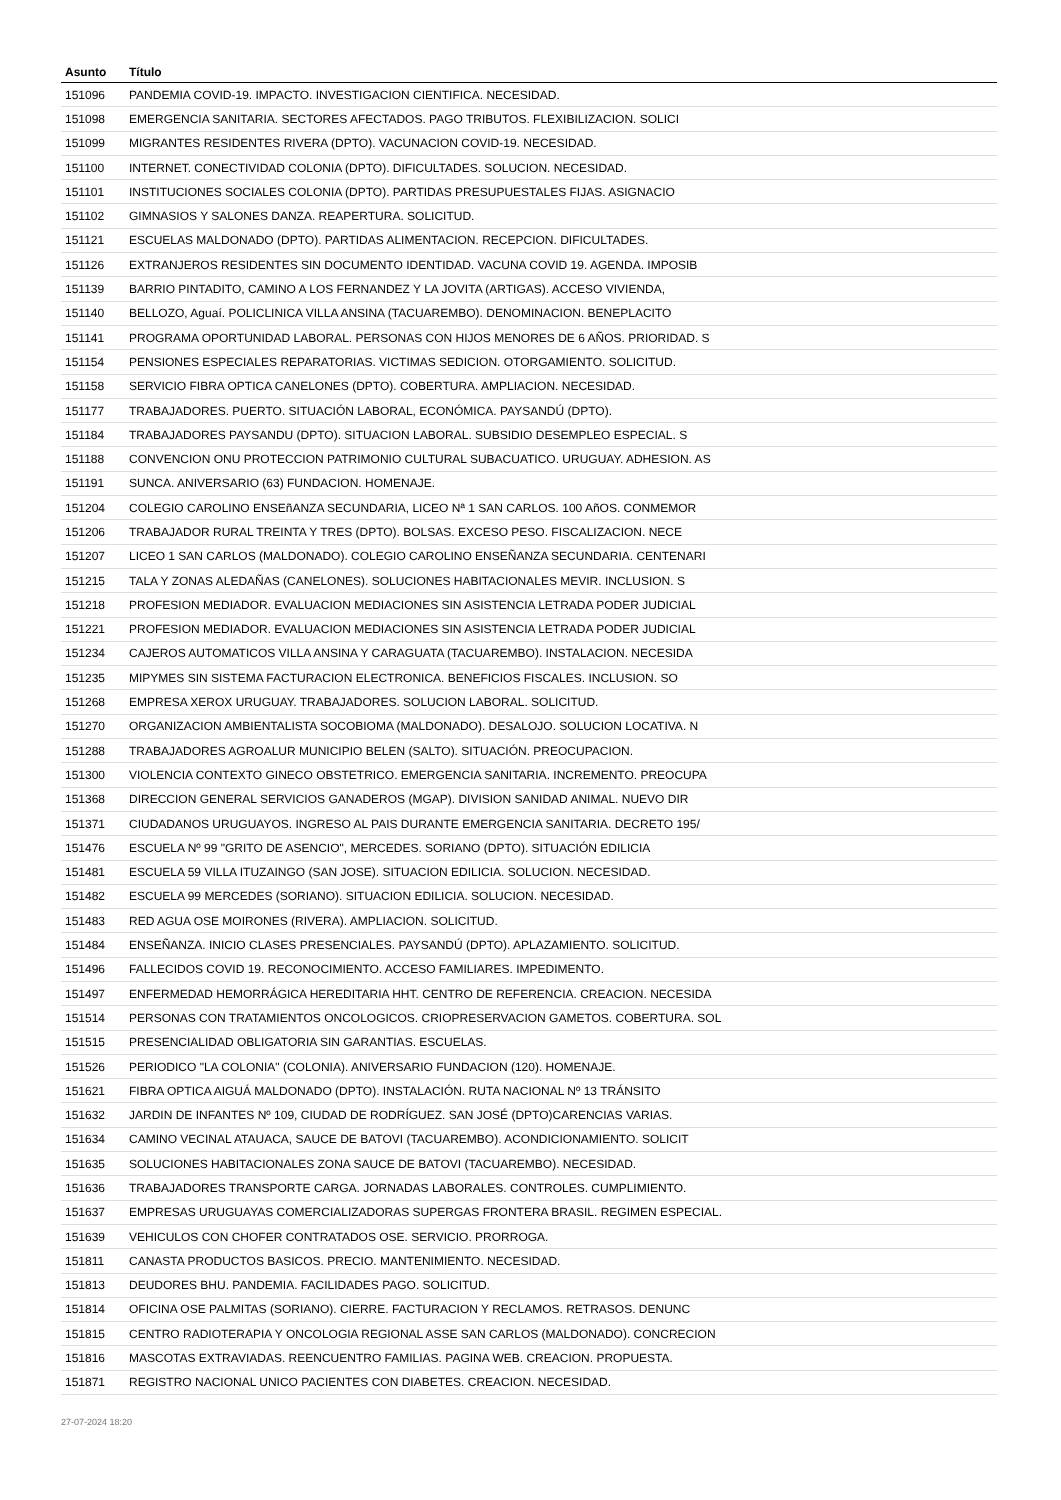| Asunto | Título |
| --- | --- |
| 151096 | PANDEMIA COVID-19. IMPACTO. INVESTIGACION CIENTIFICA. NECESIDAD. |
| 151098 | EMERGENCIA SANITARIA. SECTORES AFECTADOS. PAGO TRIBUTOS. FLEXIBILIZACION. SOLICI |
| 151099 | MIGRANTES RESIDENTES RIVERA (DPTO). VACUNACION COVID-19. NECESIDAD. |
| 151100 | INTERNET. CONECTIVIDAD COLONIA (DPTO). DIFICULTADES. SOLUCION. NECESIDAD. |
| 151101 | INSTITUCIONES SOCIALES COLONIA (DPTO). PARTIDAS PRESUPUESTALES FIJAS. ASIGNACIO |
| 151102 | GIMNASIOS Y SALONES DANZA. REAPERTURA. SOLICITUD. |
| 151121 | ESCUELAS MALDONADO (DPTO). PARTIDAS ALIMENTACION. RECEPCION. DIFICULTADES. |
| 151126 | EXTRANJEROS RESIDENTES SIN DOCUMENTO IDENTIDAD. VACUNA COVID 19. AGENDA. IMPOSIB |
| 151139 | BARRIO PINTADITO, CAMINO A LOS FERNANDEZ Y LA JOVITA (ARTIGAS). ACCESO VIVIENDA, |
| 151140 | BELLOZO, Aguaí. POLICLINICA VILLA ANSINA (TACUAREMBO). DENOMINACION. BENEPLACITO |
| 151141 | PROGRAMA OPORTUNIDAD LABORAL. PERSONAS CON HIJOS MENORES DE 6 AÑOS. PRIORIDAD. S |
| 151154 | PENSIONES ESPECIALES REPARATORIAS. VICTIMAS SEDICION. OTORGAMIENTO. SOLICITUD. |
| 151158 | SERVICIO FIBRA OPTICA CANELONES (DPTO). COBERTURA. AMPLIACION. NECESIDAD. |
| 151177 | TRABAJADORES. PUERTO. SITUACIÓN LABORAL, ECONÓMICA. PAYSANDÚ (DPTO). |
| 151184 | TRABAJADORES PAYSANDU (DPTO). SITUACION LABORAL. SUBSIDIO DESEMPLEO ESPECIAL. S |
| 151188 | CONVENCION ONU PROTECCION PATRIMONIO CULTURAL SUBACUATICO. URUGUAY. ADHESION. AS |
| 151191 | SUNCA. ANIVERSARIO (63) FUNDACION. HOMENAJE. |
| 151204 | COLEGIO CAROLINO ENSEñANZA SECUNDARIA, LICEO Nª 1 SAN CARLOS. 100 AñOS. CONMEMOR |
| 151206 | TRABAJADOR RURAL TREINTA Y TRES (DPTO). BOLSAS. EXCESO PESO. FISCALIZACION. NECE |
| 151207 | LICEO 1 SAN CARLOS (MALDONADO). COLEGIO CAROLINO ENSEÑANZA SECUNDARIA. CENTENARI |
| 151215 | TALA Y ZONAS ALEDAÑAS (CANELONES). SOLUCIONES HABITACIONALES MEVIR. INCLUSION. S |
| 151218 | PROFESION MEDIADOR. EVALUACION MEDIACIONES SIN ASISTENCIA LETRADA PODER JUDICIAL |
| 151221 | PROFESION MEDIADOR. EVALUACION MEDIACIONES SIN ASISTENCIA LETRADA PODER JUDICIAL |
| 151234 | CAJEROS AUTOMATICOS VILLA ANSINA Y CARAGUATA (TACUAREMBO). INSTALACION. NECESIDA |
| 151235 | MIPYMES SIN SISTEMA FACTURACION ELECTRONICA. BENEFICIOS FISCALES. INCLUSION. SO |
| 151268 | EMPRESA XEROX URUGUAY. TRABAJADORES. SOLUCION LABORAL. SOLICITUD. |
| 151270 | ORGANIZACION AMBIENTALISTA SOCOBIOMA (MALDONADO). DESALOJO. SOLUCION LOCATIVA. N |
| 151288 | TRABAJADORES AGROALUR MUNICIPIO BELEN (SALTO). SITUACIÓN. PREOCUPACION. |
| 151300 | VIOLENCIA CONTEXTO GINECO OBSTETRICO. EMERGENCIA SANITARIA. INCREMENTO. PREOCUPA |
| 151368 | DIRECCION GENERAL SERVICIOS GANADEROS (MGAP). DIVISION SANIDAD ANIMAL. NUEVO DIR |
| 151371 | CIUDADANOS URUGUAYOS. INGRESO AL PAIS DURANTE EMERGENCIA SANITARIA. DECRETO 195/ |
| 151476 | ESCUELA Nº 99 "GRITO DE ASENCIO", MERCEDES. SORIANO (DPTO). SITUACIÓN EDILICIA |
| 151481 | ESCUELA 59 VILLA ITUZAINGO (SAN JOSE). SITUACION EDILICIA. SOLUCION. NECESIDAD. |
| 151482 | ESCUELA 99 MERCEDES (SORIANO). SITUACION EDILICIA. SOLUCION. NECESIDAD. |
| 151483 | RED AGUA OSE MOIRONES (RIVERA). AMPLIACION. SOLICITUD. |
| 151484 | ENSEÑANZA. INICIO CLASES PRESENCIALES. PAYSANDÚ (DPTO). APLAZAMIENTO. SOLICITUD. |
| 151496 | FALLECIDOS COVID 19. RECONOCIMIENTO. ACCESO FAMILIARES. IMPEDIMENTO. |
| 151497 | ENFERMEDAD HEMORRÁGICA HEREDITARIA HHT. CENTRO DE REFERENCIA. CREACION. NECESIDA |
| 151514 | PERSONAS CON TRATAMIENTOS ONCOLOGICOS. CRIOPRESERVACION GAMETOS. COBERTURA. SOL |
| 151515 | PRESENCIALIDAD OBLIGATORIA SIN GARANTIAS. ESCUELAS. |
| 151526 | PERIODICO "LA COLONIA" (COLONIA). ANIVERSARIO FUNDACION (120). HOMENAJE. |
| 151621 | FIBRA OPTICA AIGUÁ MALDONADO (DPTO). INSTALACIÓN. RUTA NACIONAL Nº 13 TRÁNSITO |
| 151632 | JARDIN DE INFANTES Nº 109, CIUDAD DE RODRÍGUEZ. SAN JOSÉ (DPTO)CARENCIAS VARIAS. |
| 151634 | CAMINO VECINAL ATAUACA, SAUCE DE BATOVI (TACUAREMBO). ACONDICIONAMIENTO. SOLICIT |
| 151635 | SOLUCIONES HABITACIONALES ZONA SAUCE DE BATOVI (TACUAREMBO). NECESIDAD. |
| 151636 | TRABAJADORES TRANSPORTE CARGA. JORNADAS LABORALES. CONTROLES. CUMPLIMIENTO. |
| 151637 | EMPRESAS URUGUAYAS COMERCIALIZADORAS SUPERGAS FRONTERA BRASIL. REGIMEN ESPECIAL. |
| 151639 | VEHICULOS CON CHOFER CONTRATADOS OSE. SERVICIO. PRORROGA. |
| 151811 | CANASTA PRODUCTOS BASICOS. PRECIO. MANTENIMIENTO. NECESIDAD. |
| 151813 | DEUDORES BHU. PANDEMIA. FACILIDADES PAGO. SOLICITUD. |
| 151814 | OFICINA OSE PALMITAS (SORIANO). CIERRE. FACTURACION Y RECLAMOS. RETRASOS. DENUNC |
| 151815 | CENTRO RADIOTERAPIA Y ONCOLOGIA REGIONAL ASSE SAN CARLOS (MALDONADO). CONCRECION |
| 151816 | MASCOTAS EXTRAVIADAS. REENCUENTRO FAMILIAS. PAGINA WEB. CREACION. PROPUESTA. |
| 151871 | REGISTRO NACIONAL UNICO PACIENTES CON DIABETES. CREACION. NECESIDAD. |
27-07-2024 18:20